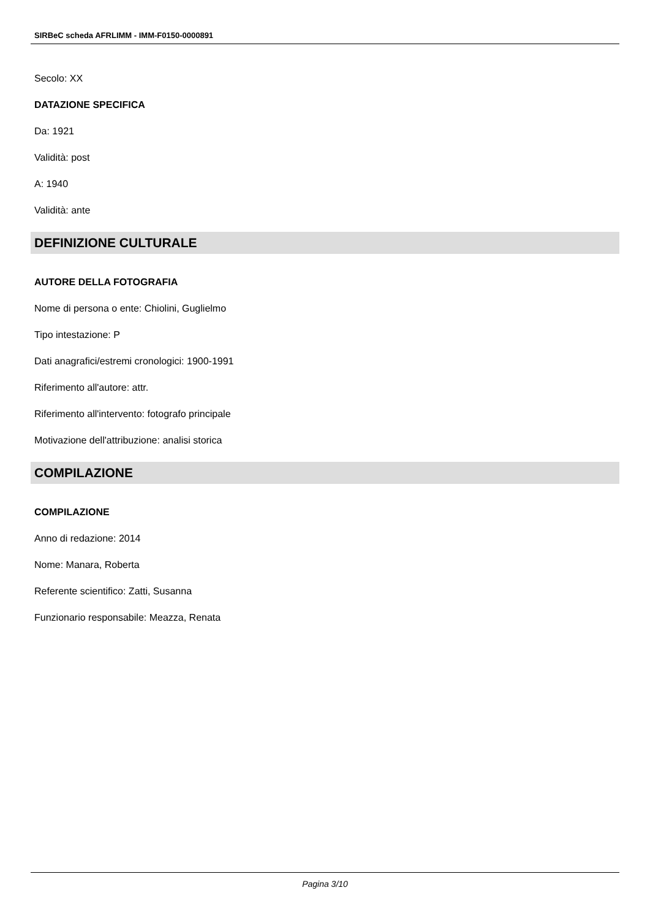SIRBeC scheda AFRLIMM - IMM-F0150-0000891
Secolo: XX
DATAZIONE SPECIFICA
Da: 1921
Validità: post
A: 1940
Validità: ante
DEFINIZIONE CULTURALE
AUTORE DELLA FOTOGRAFIA
Nome di persona o ente: Chiolini, Guglielmo
Tipo intestazione: P
Dati anagrafici/estremi cronologici: 1900-1991
Riferimento all'autore: attr.
Riferimento all'intervento: fotografo principale
Motivazione dell'attribuzione: analisi storica
COMPILAZIONE
COMPILAZIONE
Anno di redazione: 2014
Nome: Manara, Roberta
Referente scientifico: Zatti, Susanna
Funzionario responsabile: Meazza, Renata
Pagina 3/10